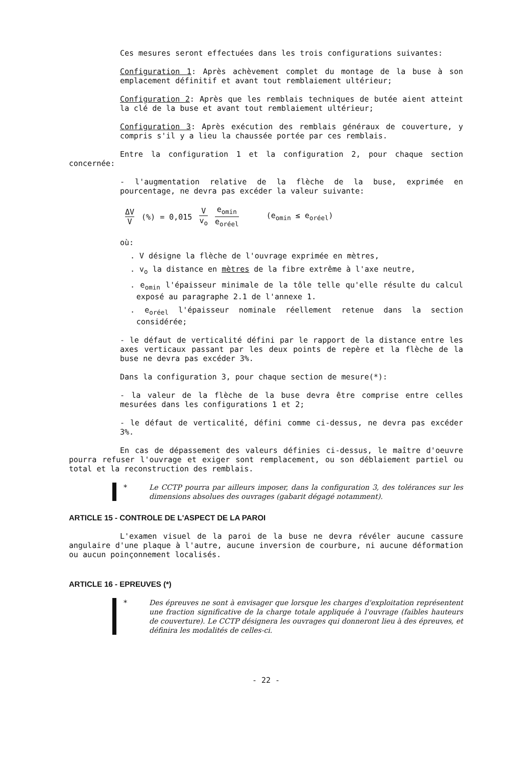Ces mesures seront effectuées dans les trois configurations suivantes:
Configuration 1: Après achèvement complet du montage de la buse à son emplacement définitif et avant tout remblaiement ultérieur;
Configuration 2: Après que les remblais techniques de butée aient atteint la clé de la buse et avant tout remblaiement ultérieur;
Configuration 3: Après exécution des remblais généraux de couverture, y compris s'il y a lieu la chaussée portée par ces remblais.
Entre la configuration 1 et la configuration 2, pour chaque section concernée:
- l'augmentation relative de la flèche de la buse, exprimée en pourcentage, ne devra pas excéder la valeur suivante:
ΔV V (%) = 0,015 V v<sub>o</sub> e<sub>omin</sub> e<sub>oréel</sub> (e<sub>omin</sub> ≤ e<sub>oréel</sub>)
où:
. V désigne la flèche de l'ouvrage exprimée en mètres,
. v<sub>o</sub> la distance en mètres de la fibre extrême à l'axe neutre,
. e<sub>omin</sub> l'épaisseur minimale de la tôle telle qu'elle résulte du calcul exposé au paragraphe 2.1 de l'annexe 1.
. e<sub>oréel</sub> l'épaisseur nominale réellement retenue dans la section considérée;
- le défaut de verticalité défini par le rapport de la distance entre les axes verticaux passant par les deux points de repère et la flèche de la buse ne devra pas excéder 3%.
Dans la configuration 3, pour chaque section de mesure(*):
- la valeur de la flèche de la buse devra être comprise entre celles mesurées dans les configurations 1 et 2;
- le défaut de verticalité, défini comme ci-dessus, ne devra pas excéder 3%.
En cas de dépassement des valeurs définies ci-dessus, le maître d'oeuvre pourra refuser l'ouvrage et exiger sont remplacement, ou son déblaiement partiel ou total et la reconstruction des remblais.
* Le CCTP pourra par ailleurs imposer, dans la configuration 3, des tolérances sur les dimensions absolues des ouvrages (gabarit dégagé notamment).
ARTICLE 15 - CONTROLE DE L'ASPECT DE LA PAROI
L'examen visuel de la paroi de la buse ne devra révéler aucune cassure angulaire d'une plaque à l'autre, aucune inversion de courbure, ni aucune déformation ou aucun poinçonnement localisés.
ARTICLE 16 - EPREUVES (*)
* Des épreuves ne sont à envisager que lorsque les charges d'exploitation représentent une fraction significative de la charge totale appliquée à l'ouvrage (faibles hauteurs de couverture). Le CCTP désignera les ouvrages qui donneront lieu à des épreuves, et définira les modalités de celles-ci.
- 22 -